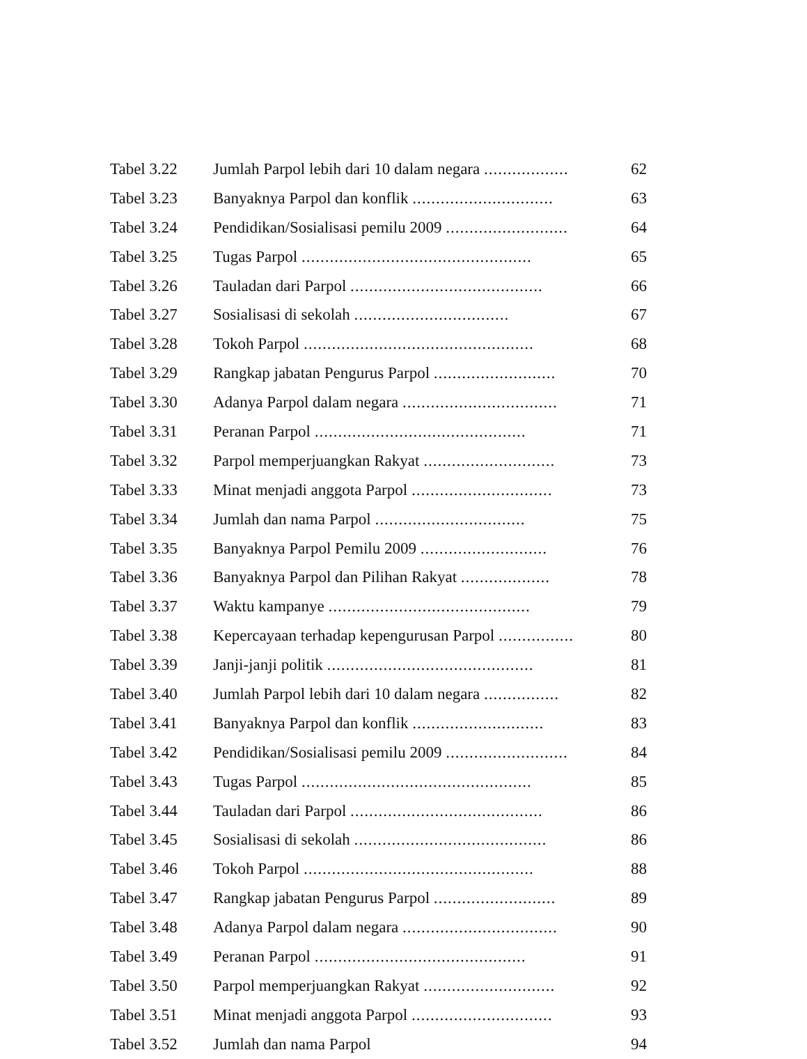| Tabel 3.22 | Jumlah Parpol lebih dari 10 dalam negara .................. | 62 |
| Tabel 3.23 | Banyaknya Parpol dan konflik .............................. | 63 |
| Tabel 3.24 | Pendidikan/Sosialisasi pemilu 2009 .......................... | 64 |
| Tabel 3.25 | Tugas Parpol ................................................. | 65 |
| Tabel 3.26 | Tauladan dari Parpol ......................................... | 66 |
| Tabel 3.27 | Sosialisasi di sekolah ................................. | 67 |
| Tabel 3.28 | Tokoh Parpol ................................................. | 68 |
| Tabel 3.29 | Rangkap jabatan Pengurus Parpol .......................... | 70 |
| Tabel 3.30 | Adanya Parpol dalam negara ................................. | 71 |
| Tabel 3.31 | Peranan Parpol ............................................. | 71 |
| Tabel 3.32 | Parpol memperjuangkan Rakyat ............................ | 73 |
| Tabel 3.33 | Minat menjadi anggota Parpol .............................. | 73 |
| Tabel 3.34 | Jumlah dan nama Parpol ................................ | 75 |
| Tabel 3.35 | Banyaknya Parpol Pemilu 2009 ........................... | 76 |
| Tabel 3.36 | Banyaknya Parpol dan Pilihan Rakyat ................... | 78 |
| Tabel 3.37 | Waktu kampanye ........................................... | 79 |
| Tabel 3.38 | Kepercayaan terhadap kepengurusan Parpol ................ | 80 |
| Tabel 3.39 | Janji-janji politik ............................................ | 81 |
| Tabel 3.40 | Jumlah Parpol lebih dari 10 dalam negara ................ | 82 |
| Tabel 3.41 | Banyaknya Parpol dan konflik ............................ | 83 |
| Tabel 3.42 | Pendidikan/Sosialisasi pemilu 2009 .......................... | 84 |
| Tabel 3.43 | Tugas Parpol ................................................. | 85 |
| Tabel 3.44 | Tauladan dari Parpol ......................................... | 86 |
| Tabel 3.45 | Sosialisasi di sekolah ......................................... | 86 |
| Tabel 3.46 | Tokoh Parpol ................................................. | 88 |
| Tabel 3.47 | Rangkap jabatan Pengurus Parpol .......................... | 89 |
| Tabel 3.48 | Adanya Parpol dalam negara ................................. | 90 |
| Tabel 3.49 | Peranan Parpol ............................................. | 91 |
| Tabel 3.50 | Parpol memperjuangkan Rakyat ............................ | 92 |
| Tabel 3.51 | Minat menjadi anggota Parpol .............................. | 93 |
| Tabel 3.52 | Jumlah dan nama Parpol | 94 |